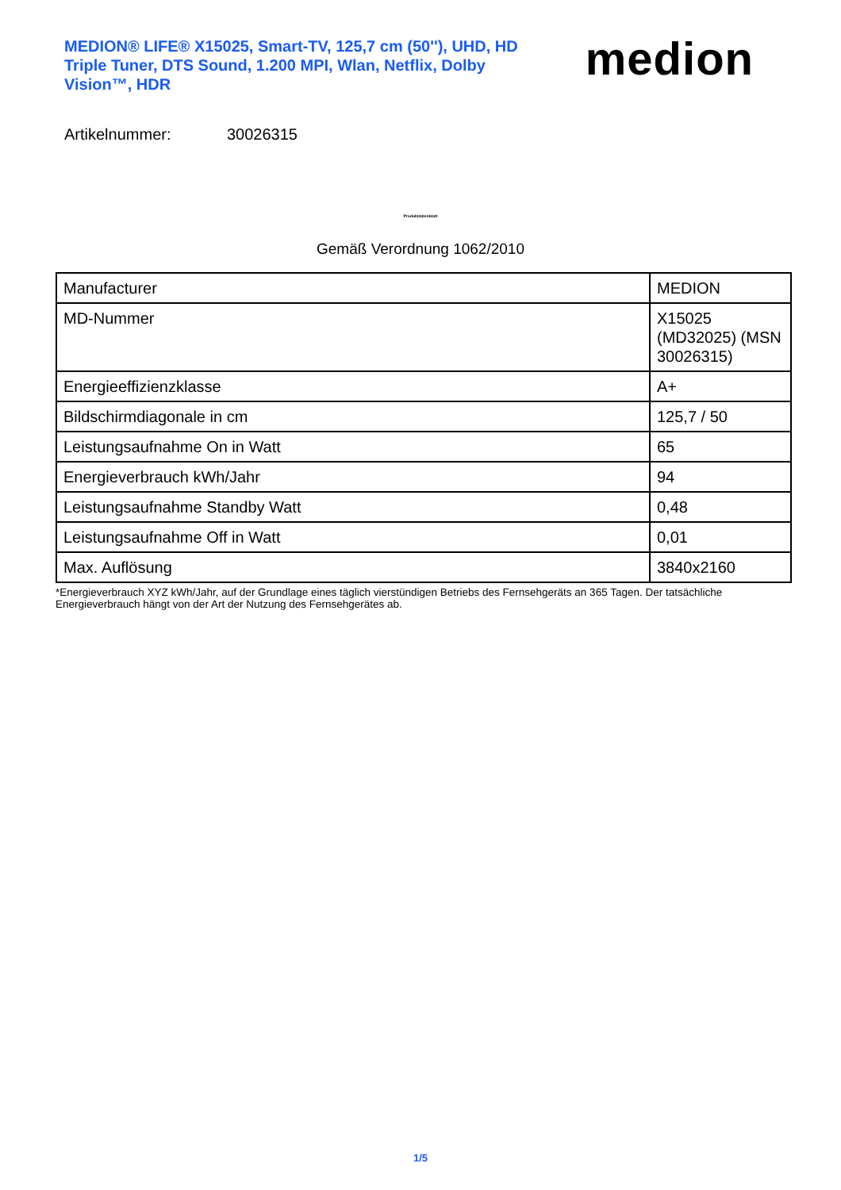MEDION® LIFE® X15025, Smart-TV, 125,7 cm (50''), UHD, HD Triple Tuner, DTS Sound, 1.200 MPI, Wlan, Netflix, Dolby Vision™, HDR
medion
Artikelnummer: 30026315
Produktdatenblatt
Gemäß Verordnung 1062/2010
| Manufacturer | MEDION |
| MD-Nummer | X15025 (MD32025) (MSN 30026315) |
| Energieeffizienzklasse | A+ |
| Bildschirmdiagonale in cm | 125,7 / 50 |
| Leistungsaufnahme On in Watt | 65 |
| Energieverbrauch kWh/Jahr | 94 |
| Leistungsaufnahme Standby Watt | 0,48 |
| Leistungsaufnahme Off in Watt | 0,01 |
| Max. Auflösung | 3840x2160 |
*Energieverbrauch XYZ kWh/Jahr, auf der Grundlage eines täglich vierstündigen Betriebs des Fernsehgeräts an 365 Tagen. Der tatsächliche Energieverbrauch hängt von der Art der Nutzung des Fernsehgerätes ab.
1/5